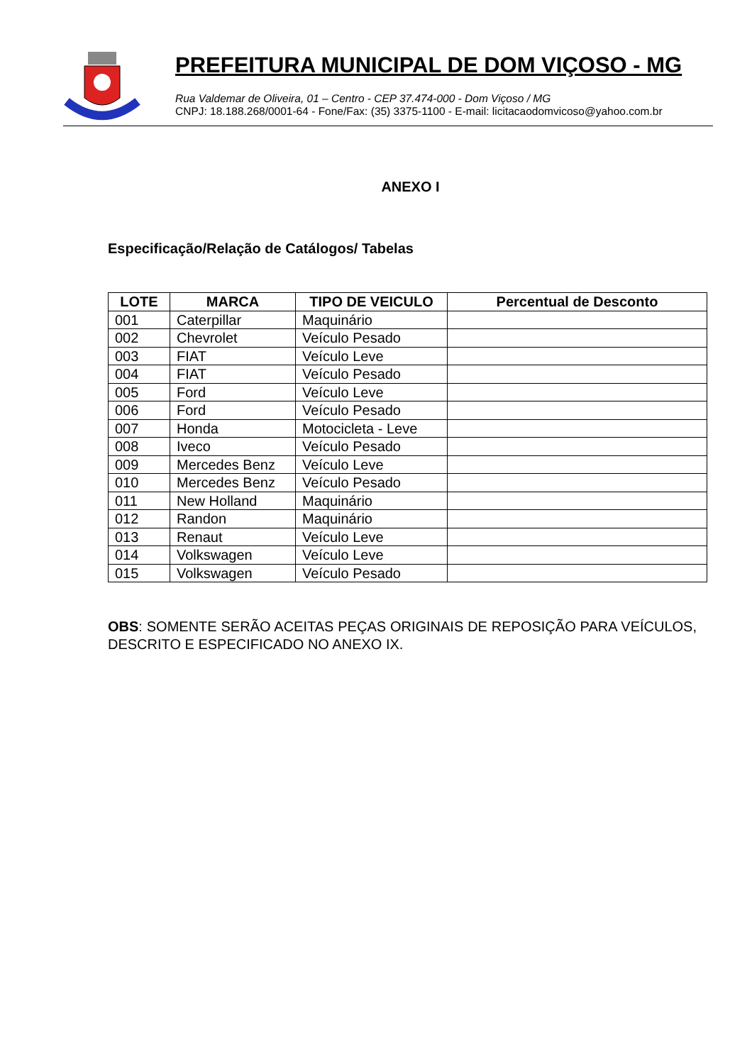PREFEITURA MUNICIPAL DE DOM VIÇOSO - MG
Rua Valdemar de Oliveira, 01 – Centro - CEP 37.474-000 - Dom Viçoso / MG
CNPJ: 18.188.268/0001-64 - Fone/Fax: (35) 3375-1100 - E-mail: licitacaodomvicoso@yahoo.com.br
ANEXO I
Especificação/Relação de Catálogos/ Tabelas
| LOTE | MARCA | TIPO DE VEICULO | Percentual de Desconto |
| --- | --- | --- | --- |
| 001 | Caterpillar | Maquinário | |
| 002 | Chevrolet | Veículo Pesado | |
| 003 | FIAT | Veículo Leve | |
| 004 | FIAT | Veículo Pesado | |
| 005 | Ford | Veículo Leve | |
| 006 | Ford | Veículo Pesado | |
| 007 | Honda | Motocicleta - Leve | |
| 008 | Iveco | Veículo Pesado | |
| 009 | Mercedes Benz | Veículo Leve | |
| 010 | Mercedes Benz | Veículo Pesado | |
| 011 | New Holland | Maquinário | |
| 012 | Randon | Maquinário | |
| 013 | Renaut | Veículo Leve | |
| 014 | Volkswagen | Veículo Leve | |
| 015 | Volkswagen | Veículo Pesado | |
OBS: SOMENTE SERÃO ACEITAS PEÇAS ORIGINAIS DE REPOSIÇÃO PARA VEÍCULOS, DESCRITO E ESPECIFICADO NO ANEXO IX.